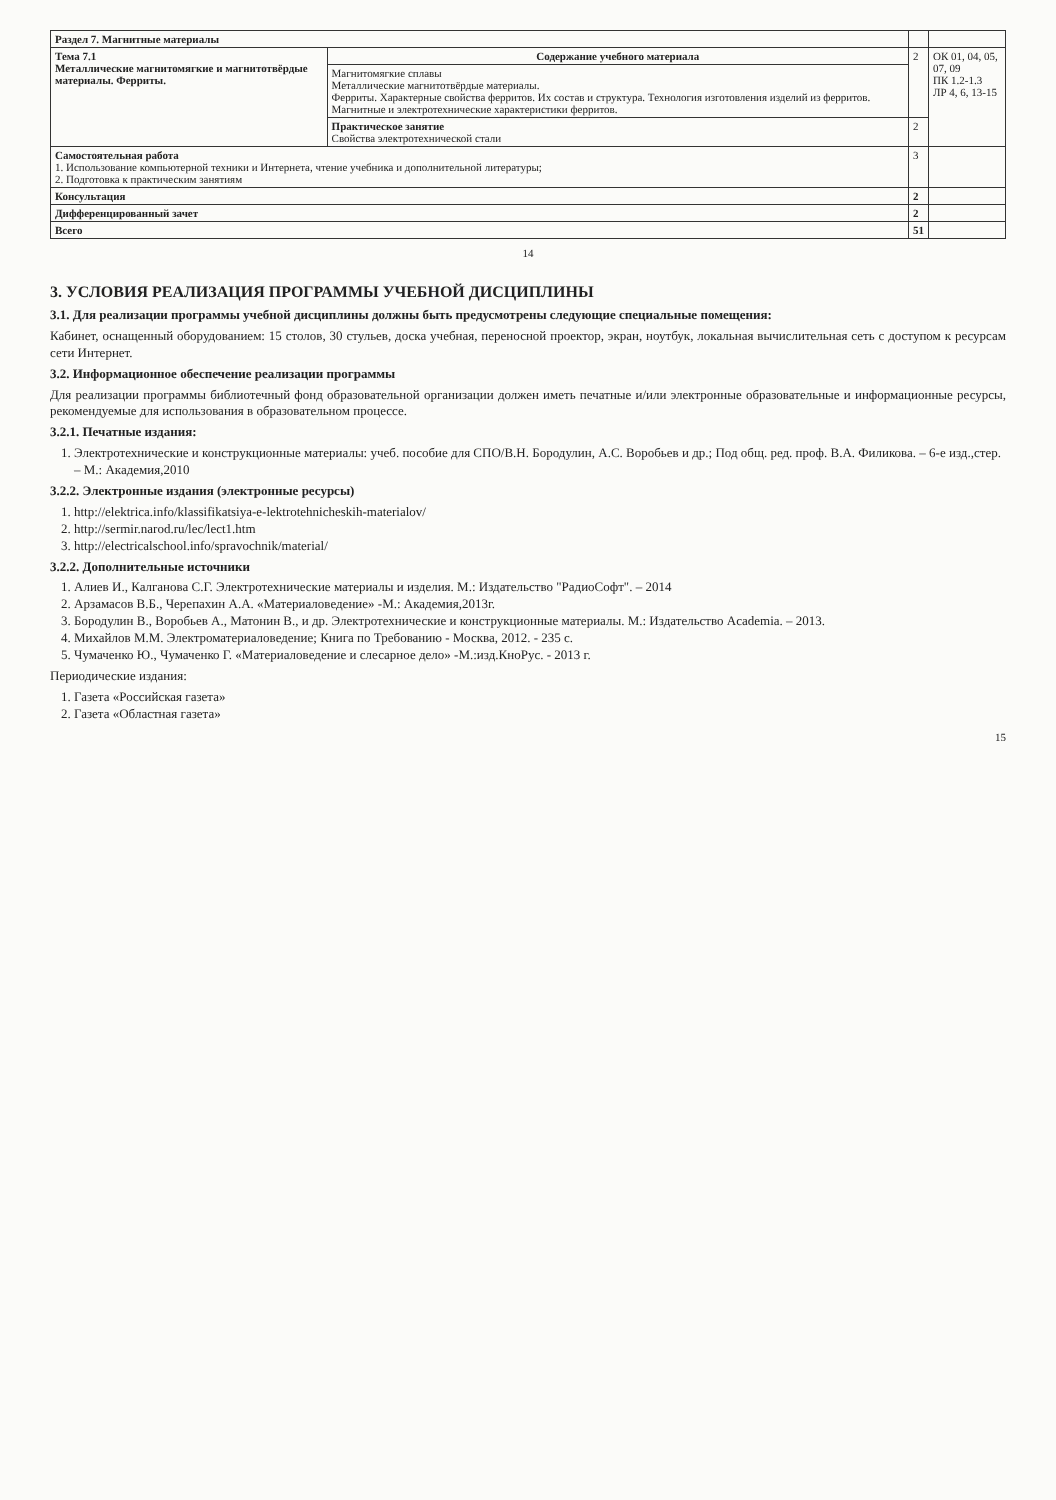| Раздел 7. Магнитные материалы | | | |
| Тема 7.1 Металлические магнитомягкие и магнитотвёрдые материалы. Ферриты. | Содержание учебного материала | 2 | ОК 01, 04, 05, 07, 09 ПК 1.2-1.3 ЛР 4, 6, 13-15 |
| | Магнитомягкие сплавы Металлические магнитотвёрдые материалы. Ферриты. Характерные свойства ферритов. Их состав и структура. Технология изготовления изделий из ферритов. Магнитные и электротехнические характеристики ферритов. | | |
| | Практическое занятие Свойства электротехнической стали | 2 | |
| Самостоятельная работа 1. Использование компьютерной техники и Интернета, чтение учебника и дополнительной литературы; 2. Подготовка к практическим занятиям | | 3 | |
| Консультация | | 2 | |
| Дифференцированный зачет | | 2 | |
| Всего | | 51 | |
14
3. УСЛОВИЯ РЕАЛИЗАЦИЯ ПРОГРАММЫ УЧЕБНОЙ ДИСЦИПЛИНЫ
3.1. Для реализации программы учебной дисциплины должны быть предусмотрены следующие специальные помещения:
Кабинет, оснащенный оборудованием: 15 столов, 30 стульев, доска учебная, переносной проектор, экран, ноутбук, локальная вычислительная сеть с доступом к ресурсам сети Интернет.
3.2. Информационное обеспечение реализации программы
Для реализации программы библиотечный фонд образовательной организации должен иметь печатные и/или электронные образовательные и информационные ресурсы, рекомендуемые для использования в образовательном процессе.
3.2.1. Печатные издания:
1. Электротехнические и конструкционные материалы: учеб. пособие для СПО/В.Н. Бородулин, А.С. Воробьев и др.; Под общ. ред. проф. В.А. Филикова. – 6-е изд.,стер. – М.: Академия,2010
3.2.2. Электронные издания (электронные ресурсы)
1. http://elektrica.info/klassifikatsiya-e-lektrotehnicheskih-materialov/
2. http://sermir.narod.ru/lec/lect1.htm
3. http://electricalschool.info/spravochnik/material/
3.2.2. Дополнительные источники
1. Алиев И., Калганова С.Г. Электротехнические материалы и изделия. М.: Издательство "РадиоСофт". – 2014
2. Арзамасов В.Б., Черепахин А.А. «Материаловедение» -М.: Академия,2013г.
3. Бородулин В., Воробьев А., Матонин В., и др. Электротехнические и конструкционные материалы. М.: Издательство Academia. – 2013.
4. Михайлов М.М. Электроматериаловедение; Книга по Требованию - Москва, 2012. - 235 с.
5. Чумаченко Ю., Чумаченко Г. «Материаловедение и слесарное дело» -М.:изд.КноРус. - 2013 г.
Периодические издания:
1. Газета «Российская газета»
2. Газета «Областная газета»
15